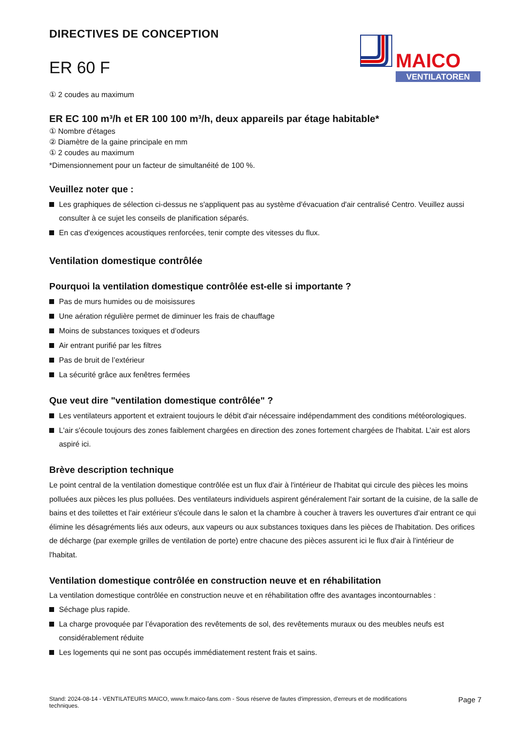DIRECTIVES DE CONCEPTION
ER 60 F
MAICO
VENTILATOREN
① 2 coudes au maximum
ER EC 100 m³/h et ER 100 100 m³/h, deux appareils par étage habitable*
① Nombre d'étages
② Diamètre de la gaine principale en mm
① 2 coudes au maximum
*Dimensionnement pour un facteur de simultanéité de 100 %.
Veuillez noter que :
Les graphiques de sélection ci-dessus ne s'appliquent pas au système d'évacuation d'air centralisé Centro. Veuillez aussi consulter à ce sujet les conseils de planification séparés.
En cas d'exigences acoustiques renforcées, tenir compte des vitesses du flux.
Ventilation domestique contrôlée
Pourquoi la ventilation domestique contrôlée est-elle si importante ?
Pas de murs humides ou de moisissures
Une aération régulière permet de diminuer les frais de chauffage
Moins de substances toxiques et d’odeurs
Air entrant purifié par les filtres
Pas de bruit de l’extérieur
La sécurité grâce aux fenêtres fermées
Que veut dire "ventilation domestique contrôlée" ?
Les ventilateurs apportent et extraient toujours le débit d'air nécessaire indépendamment des conditions météorologiques.
L'air s'écoule toujours des zones faiblement chargées en direction des zones fortement chargées de l'habitat. L’air est alors aspiré ici.
Brève description technique
Le point central de la ventilation domestique contrôlée est un flux d'air à l'intérieur de l'habitat qui circule des pièces les moins polluées aux pièces les plus polluées. Des ventilateurs individuels aspirent généralement l'air sortant de la cuisine, de la salle de bains et des toilettes et l'air extérieur s'écoule dans le salon et la chambre à coucher à travers les ouvertures d'air entrant ce qui élimine les désagréments liés aux odeurs, aux vapeurs ou aux substances toxiques dans les pièces de l'habitation. Des orifices de décharge (par exemple grilles de ventilation de porte) entre chacune des pièces assurent ici le flux d'air à l'intérieur de l'habitat.
Ventilation domestique contrôlée en construction neuve et en réhabilitation
La ventilation domestique contrôlée en construction neuve et en réhabilitation offre des avantages incontournables :
Séchage plus rapide.
La charge provoquée par l’évaporation des revêtements de sol, des revêtements muraux ou des meubles neufs est considérablement réduite
Les logements qui ne sont pas occupés immédiatement restent frais et sains.
Stand: 2024-08-14 - VENTILATEURS MAICO, www.fr.maico-fans.com - Sous réserve de fautes d'impression, d'erreurs et de modifications techniques.
Page 7